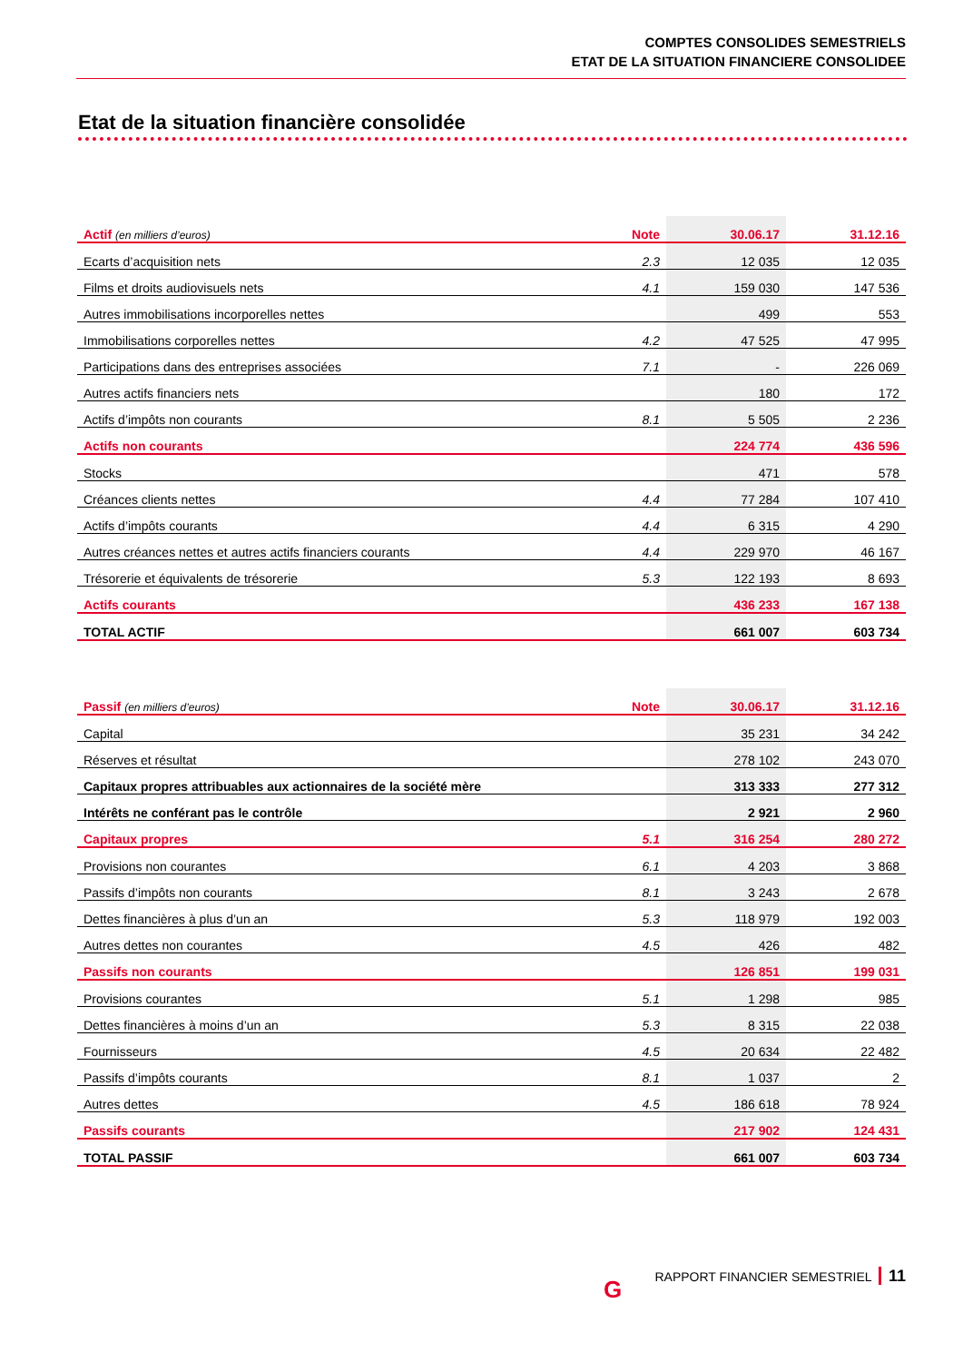COMPTES CONSOLIDES SEMESTRIELS
ETAT DE LA SITUATION FINANCIERE CONSOLIDEE
Etat de la situation financière consolidée
| Actif (en milliers d’euros) | Note | 30.06.17 | 31.12.16 |
| --- | --- | --- | --- |
| Ecarts d’acquisition nets | 2.3 | 12 035 | 12 035 |
| Films et droits audiovisuels nets | 4.1 | 159 030 | 147 536 |
| Autres immobilisations incorporelles nettes | | 499 | 553 |
| Immobilisations corporelles nettes | 4.2 | 47 525 | 47 995 |
| Participations dans des entreprises associées | 7.1 | - | 226 069 |
| Autres actifs financiers nets | | 180 | 172 |
| Actifs d’impôts non courants | 8.1 | 5 505 | 2 236 |
| Actifs non courants | | 224 774 | 436 596 |
| Stocks | | 471 | 578 |
| Créances clients nettes | 4.4 | 77 284 | 107 410 |
| Actifs d’impôts courants | 4.4 | 6 315 | 4 290 |
| Autres créances nettes et autres actifs financiers courants | 4.4 | 229 970 | 46 167 |
| Trésorerie et équivalents de trésorerie | 5.3 | 122 193 | 8 693 |
| Actifs courants | | 436 233 | 167 138 |
| TOTAL ACTIF | | 661 007 | 603 734 |
| Passif (en milliers d’euros) | Note | 30.06.17 | 31.12.16 |
| --- | --- | --- | --- |
| Capital | | 35 231 | 34 242 |
| Réserves et résultat | | 278 102 | 243 070 |
| Capitaux propres attribuables aux actionnaires de la société mère | | 313 333 | 277 312 |
| Intérêts ne conférant pas le contrôle | | 2 921 | 2 960 |
| Capitaux propres | 5.1 | 316 254 | 280 272 |
| Provisions non courantes | 6.1 | 4 203 | 3 868 |
| Passifs d’impôts non courants | 8.1 | 3 243 | 2 678 |
| Dettes financières à plus d’un an | 5.3 | 118 979 | 192 003 |
| Autres dettes non courantes | 4.5 | 426 | 482 |
| Passifs non courants | | 126 851 | 199 031 |
| Provisions courantes | 5.1 | 1 298 | 985 |
| Dettes financières à moins d’un an | 5.3 | 8 315 | 22 038 |
| Fournisseurs | 4.5 | 20 634 | 22 482 |
| Passifs d’impôts courants | 8.1 | 1 037 | 2 |
| Autres dettes | 4.5 | 186 618 | 78 924 |
| Passifs courants | | 217 902 | 124 431 |
| TOTAL PASSIF | | 661 007 | 603 734 |
G
RAPPORT FINANCIER SEMESTRIEL 11